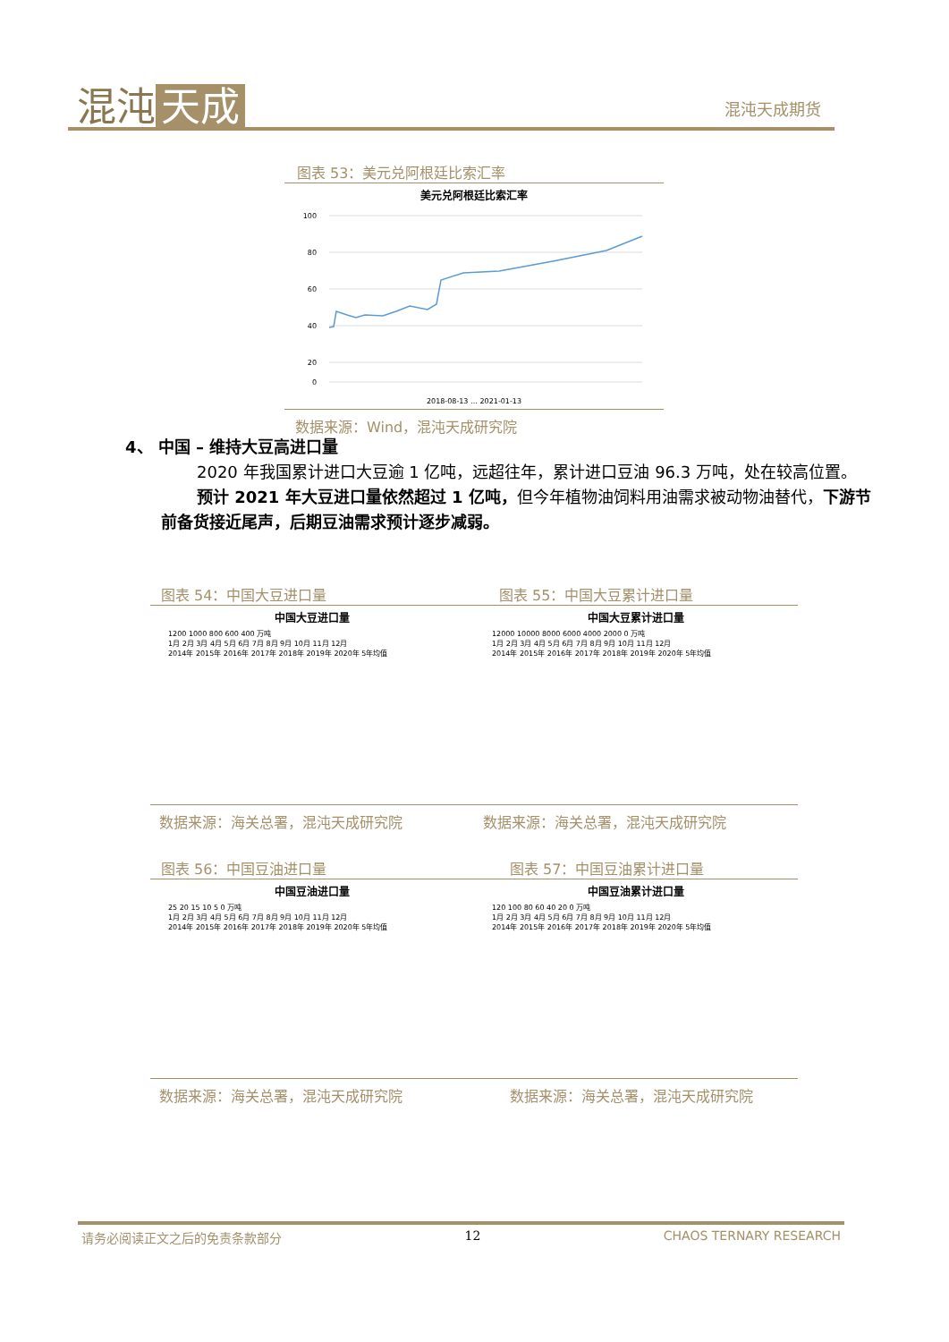混沌 天成 混沌天成期货
图表 53：美元兑阿根廷比索汇率
美元兑阿根廷比索汇率
100
80
60
40
20
0
2018-08-13 … 2021-01-13
数据来源：Wind，混沌天成研究院
4、 中国 – 维持大豆高进口量
2020 年我国累计进口大豆逾 1 亿吨，远超往年，累计进口豆油 96.3 万吨，处在较高位置。
预计 2021 年大豆进口量依然超过 1 亿吨，但今年植物油饲料用油需求被动物油替代，下游节前备货接近尾声，后期豆油需求预计逐步减弱。
图表 54：中国大豆进口量
中国大豆进口量
1200 1000 800 600 400 万吨
1月 2月 3月 4月 5月 6月 7月 8月 9月 10月 11月 12月
2014年 2015年 2016年 2017年 2018年 2019年 2020年 5年均值
数据来源：海关总署，混沌天成研究院
图表 55：中国大豆累计进口量
中国大豆累计进口量
12000 10000 8000 6000 4000 2000 0 万吨
1月 2月 3月 4月 5月 6月 7月 8月 9月 10月 11月 12月
2014年 2015年 2016年 2017年 2018年 2019年 2020年 5年均值
数据来源：海关总署，混沌天成研究院
图表 56：中国豆油进口量
中国豆油进口量
25 20 15 10 5 0 万吨
1月 2月 3月 4月 5月 6月 7月 8月 9月 10月 11月 12月
2014年 2015年 2016年 2017年 2018年 2019年 2020年 5年均值
数据来源：海关总署，混沌天成研究院
图表 57：中国豆油累计进口量
中国豆油累计进口量
120 100 80 60 40 20 0 万吨
1月 2月 3月 4月 5月 6月 7月 8月 9月 10月 11月 12月
2014年 2015年 2016年 2017年 2018年 2019年 2020年 5年均值
数据来源：海关总署，混沌天成研究院
请务必阅读正文之后的免责条款部分 12 CHAOS TERNARY RESEARCH